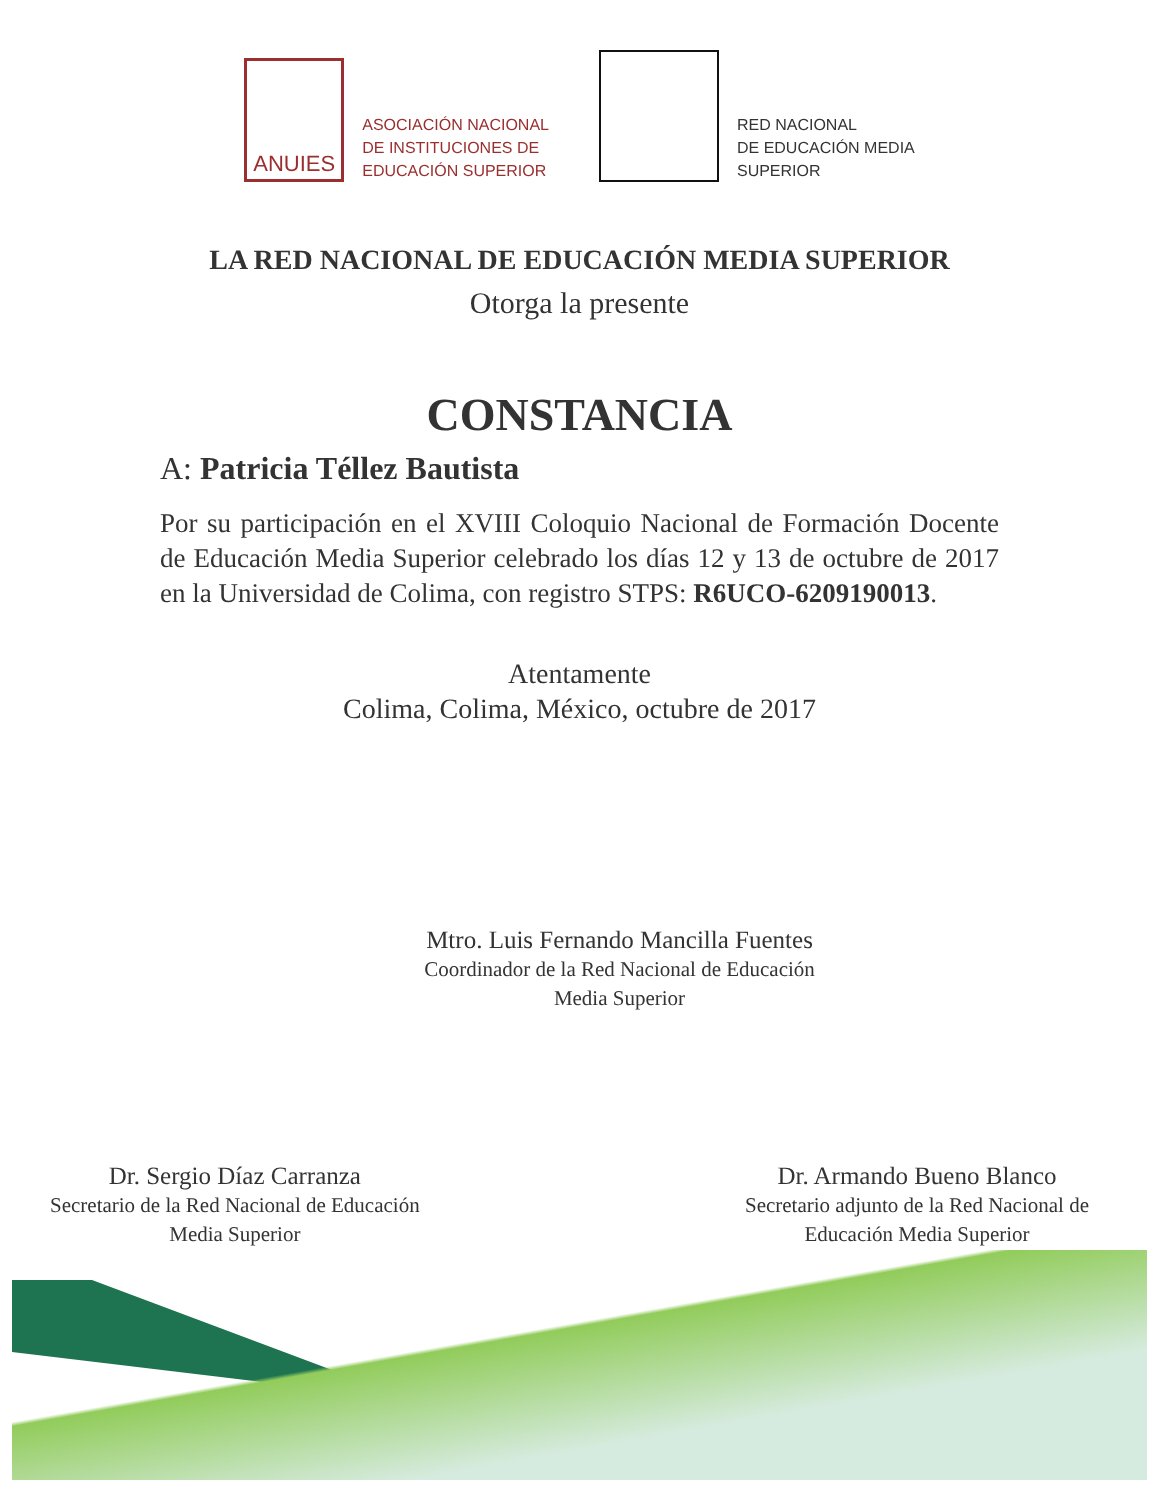ANUIES
ASOCIACIÓN NACIONAL
DE INSTITUCIONES DE
EDUCACIÓN SUPERIOR
RED NACIONAL
DE EDUCACIÓN MEDIA
SUPERIOR
LA RED NACIONAL DE EDUCACIÓN MEDIA SUPERIOR
Otorga la presente
CONSTANCIA
A: Patricia Téllez Bautista
Por su participación en el XVIII Coloquio Nacional de Formación Docente de Educación Media Superior celebrado los días 12 y 13 de octubre de 2017 en la Universidad de Colima, con registro STPS: R6UCO-6209190013.
Atentamente
Colima, Colima, México, octubre de 2017
Mtro. Luis Fernando Mancilla Fuentes
Coordinador de la Red Nacional de Educación
Media Superior
Dr. Sergio Díaz Carranza
Secretario de la Red Nacional de Educación
Media Superior
Dr. Armando Bueno Blanco
Secretario adjunto de la Red Nacional de
Educación Media Superior